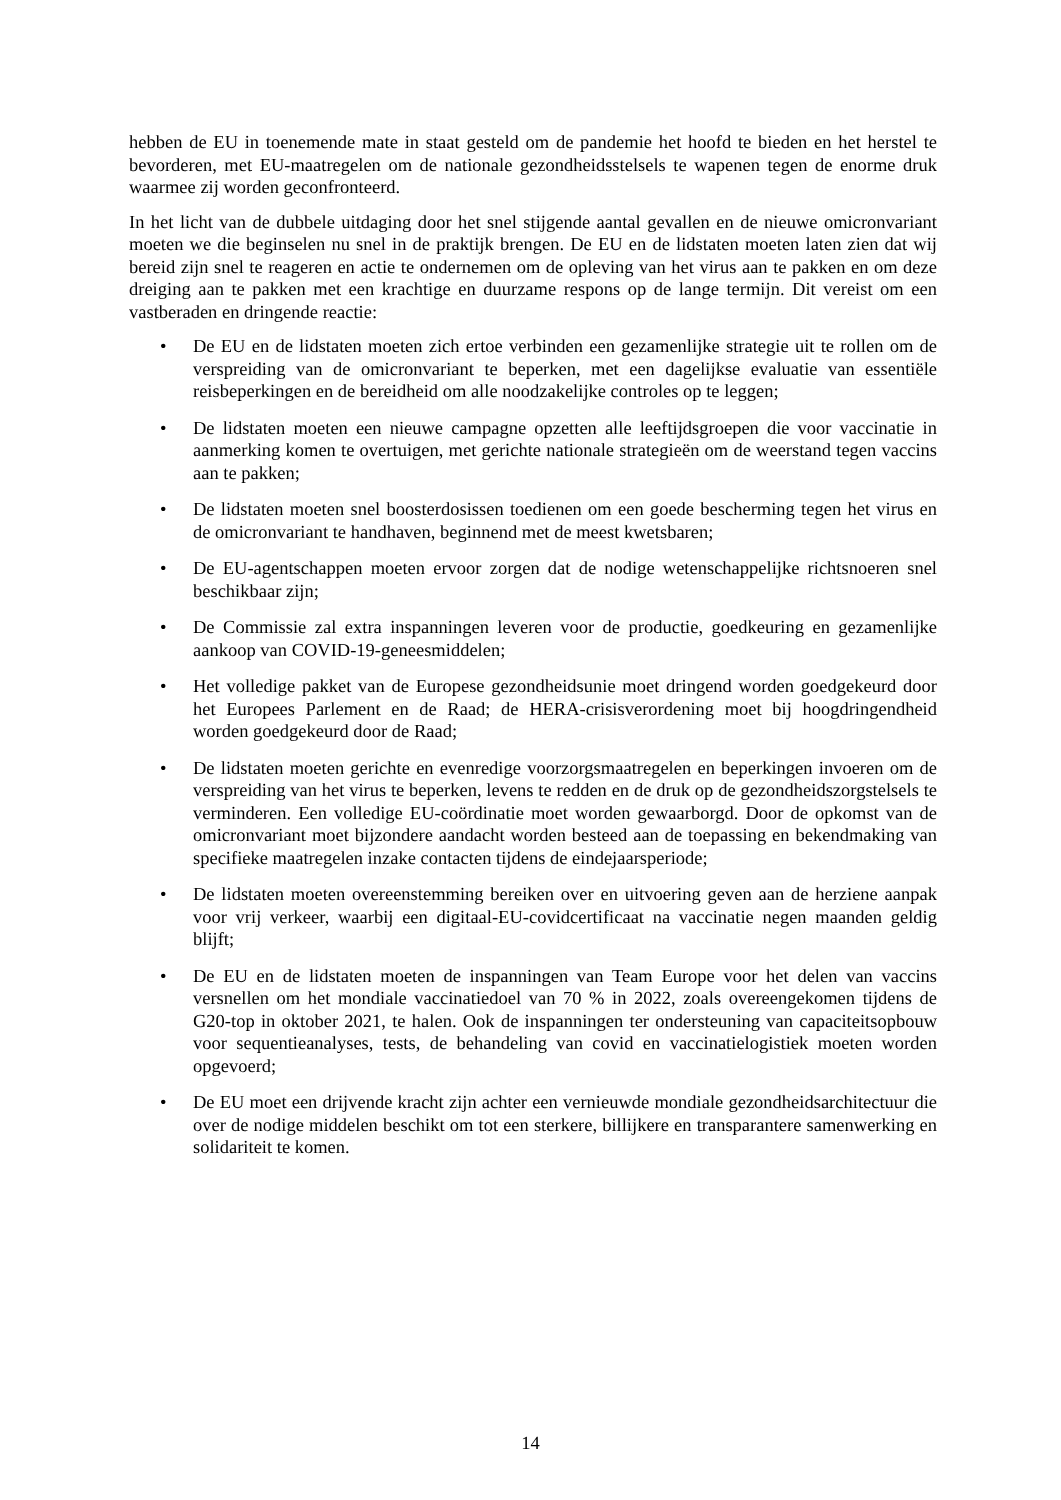hebben de EU in toenemende mate in staat gesteld om de pandemie het hoofd te bieden en het herstel te bevorderen, met EU-maatregelen om de nationale gezondheidsstelsels te wapenen tegen de enorme druk waarmee zij worden geconfronteerd.
In het licht van de dubbele uitdaging door het snel stijgende aantal gevallen en de nieuwe omicronvariant moeten we die beginselen nu snel in de praktijk brengen. De EU en de lidstaten moeten laten zien dat wij bereid zijn snel te reageren en actie te ondernemen om de opleving van het virus aan te pakken en om deze dreiging aan te pakken met een krachtige en duurzame respons op de lange termijn. Dit vereist om een vastberaden en dringende reactie:
• De EU en de lidstaten moeten zich ertoe verbinden een gezamenlijke strategie uit te rollen om de verspreiding van de omicronvariant te beperken, met een dagelijkse evaluatie van essentiële reisbeperkingen en de bereidheid om alle noodzakelijke controles op te leggen;
• De lidstaten moeten een nieuwe campagne opzetten alle leeftijdsgroepen die voor vaccinatie in aanmerking komen te overtuigen, met gerichte nationale strategieën om de weerstand tegen vaccins aan te pakken;
• De lidstaten moeten snel boosterdosissen toedienen om een goede bescherming tegen het virus en de omicronvariant te handhaven, beginnend met de meest kwetsbaren;
• De EU-agentschappen moeten ervoor zorgen dat de nodige wetenschappelijke richtsnoeren snel beschikbaar zijn;
• De Commissie zal extra inspanningen leveren voor de productie, goedkeuring en gezamenlijke aankoop van COVID-19-geneesmiddelen;
• Het volledige pakket van de Europese gezondheidsunie moet dringend worden goedgekeurd door het Europees Parlement en de Raad; de HERA-crisisverordening moet bij hoogdringendheid worden goedgekeurd door de Raad;
• De lidstaten moeten gerichte en evenredige voorzorgsmaatregelen en beperkingen invoeren om de verspreiding van het virus te beperken, levens te redden en de druk op de gezondheidszorgstelsels te verminderen. Een volledige EU-coördinatie moet worden gewaarborgd. Door de opkomst van de omicronvariant moet bijzondere aandacht worden besteed aan de toepassing en bekendmaking van specifieke maatregelen inzake contacten tijdens de eindejaarsperiode;
• De lidstaten moeten overeenstemming bereiken over en uitvoering geven aan de herziene aanpak voor vrij verkeer, waarbij een digitaal-EU-covidcertificaat na vaccinatie negen maanden geldig blijft;
• De EU en de lidstaten moeten de inspanningen van Team Europe voor het delen van vaccins versnellen om het mondiale vaccinatiedoel van 70 % in 2022, zoals overeengekomen tijdens de G20-top in oktober 2021, te halen. Ook de inspanningen ter ondersteuning van capaciteitsopbouw voor sequentieanalyses, tests, de behandeling van covid en vaccinatielogistiek moeten worden opgevoerd;
• De EU moet een drijvende kracht zijn achter een vernieuwde mondiale gezondheidsarchitectuur die over de nodige middelen beschikt om tot een sterkere, billijkere en transparantere samenwerking en solidariteit te komen.
14